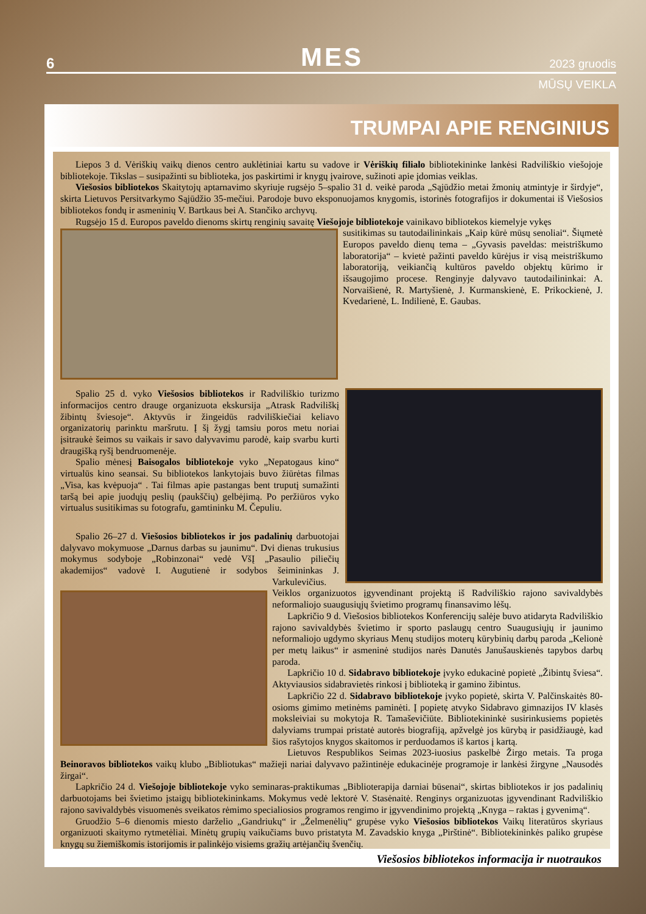6 MES 2023 gruodis
MŪSŲ VEIKLA
TRUMPAI APIE RENGINIUS
Liepos 3 d. Vėriškių vaikų dienos centro auklėtiniai kartu su vadove ir Vėriškių filialo bibliotekininke lankėsi Radviliškio viešojoje bibliotekoje. Tikslas – susipažinti su biblioteka, jos paskirtimi ir knygų įvairove, sužinoti apie įdomias veiklas.
Viešosios bibliotekos Skaitytojų aptarnavimo skyriuje rugsėjo 5–spalio 31 d. veikė paroda „Sąjūdžio metai žmonių atmintyje ir širdyje“, skirta Lietuvos Persitvarkymo Sąjūdžio 35-mečiui. Parodoje buvo eksponuojamos knygomis, istorinės fotografijos ir dokumentai iš Viešosios bibliotekos fondų ir asmeninių V. Bartkaus bei A. Stančiko archyvų.
Rugsėjo 15 d. Europos paveldo dienoms skirtų renginių savaitę Viešojoje bibliotekoje vainikavo bibliotekos kiemelyje vykęs
susitikimas su tautodailininkais „Kaip kūrė mūsų senoliai“. Šiųmetė Europos paveldo dienų tema – „Gyvasis paveldas: meistriškumo laboratorija“ – kvietė pažinti paveldo kūrėjus ir visą meistriškumo laboratoriją, veikiančią kultūros paveldo objektų kūrimo ir išsaugojimo procese. Renginyje dalyvavo tautodailininkai: A. Norvaišienė, R. Martyšienė, J. Kurmanskienė, E. Prikockienė, J. Kvedarienė, L. Indilienė, E. Gaubas.
Spalio 25 d. vyko Viešosios bibliotekos ir Radviliškio turizmo informacijos centro drauge organizuota ekskursija „Atrask Radviliškį žibintų šviesoje“. Aktyvūs ir žingeidūs radviliškiečiai keliavo organizatorių parinktu maršrutu. Į šį žygį tamsiu poros metu noriai įsitraukė šeimos su vaikais ir savo dalyvavimu parodė, kaip svarbu kurti draugišką ryšį bendruomenėje.
Spalio mėnesį Baisogalos bibliotekoje vyko „Nepatogaus kino“ virtualūs kino seansai. Su bibliotekos lankytojais buvo žiūrėtas filmas „Visa, kas kvėpuoja“ . Tai filmas apie pastangas bent truputį sumažinti taršą bei apie juodųjų peslių (paukščių) gelbėjimą. Po peržiūros vyko virtualus susitikimas su fotografu, gamtininku M. Čepuliu.
Spalio 26–27 d. Viešosios bibliotekos ir jos padalinių darbuotojai dalyvavo mokymuose „Darnus darbas su jaunimu“. Dvi dienas trukusius mokymus sodyboje „Robinzonai“ vedė VšĮ „Pasaulio piliečių akademijos“ vadovė I. Augutienė ir sodybos šeimininkas J. Varkulevičius. Veiklos organizuotos įgyvendinant projektą iš Radviliškio rajono savivaldybės neformaliojo suaugusiųjų švietimo programų finansavimo lėšų.
Lapkričio 9 d. Viešosios bibliotekos Konferencijų salėje buvo atidaryta Radviliškio rajono savivaldybės švietimo ir sporto paslaugų centro Suaugusiųjų ir jaunimo neformaliojo ugdymo skyriaus Menų studijos moterų kūrybinių darbų paroda „Kelionė per metų laikus“ ir asmeninė studijos narės Danutės Janušauskienės tapybos darbų paroda.
Lapkričio 10 d. Sidabravo bibliotekoje įvyko edukacinė popietė „Žibintų šviesa“. Aktyviausios sidabravietės rinkosi į biblioteką ir gamino žibintus.
Lapkričio 22 d. Sidabravo bibliotekoje įvyko popietė, skirta V. Palčinskaitės 80-osioms gimimo metinėms paminėti. Į popietę atvyko Sidabravo gimnazijos IV klasės moksleiviai su mokytoja R. Tamaševičiūte. Bibliotekininkė susirinkusiems popietės dalyviams trumpai pristatė autorės biografiją, apžvelgė jos kūrybą ir pasidžiaugė, kad šios rašytojos knygos skaitomos ir perduodamos iš kartos į kartą.
Lietuvos Respublikos Seimas 2023-iuosius paskelbė Žirgo metais. Ta proga Beinoravos bibliotekos vaikų klubo „Bibliotukas“ mažieji nariai dalyvavo pažintinėje edukacinėje programoje ir lankėsi žirgyne „Nausodės žirgai“.
Lapkričio 24 d. Viešojoje bibliotekoje vyko seminaras-praktikumas „Biblioterapija darniai būsenai“, skirtas bibliotekos ir jos padalinių darbuotojams bei švietimo įstaigų bibliotekininkams. Mokymus vedė lektorė V. Stasėnaitė. Renginys organizuotas įgyvendinant Radviliškio rajono savivaldybės visuomenės sveikatos rėmimo specialiosios programos rengimo ir įgyvendinimo projektą „Knyga – raktas į gyvenimą“.
Gruodžio 5–6 dienomis miesto darželio „Gandriukų“ ir „Želmenėlių“ grupėse vyko Viešosios bibliotekos Vaikų literatūros skyriaus organizuoti skaitymo rytmetėliai. Minėtų grupių vaikučiams buvo pristatyta M. Zavadskio knyga „Pirštinė“. Bibliotekininkės paliko grupėse knygų su žiemiškomis istorijomis ir palinkėjo visiems gražių artėjančių švenčių.
Viešosios bibliotekos informacija ir nuotraukos